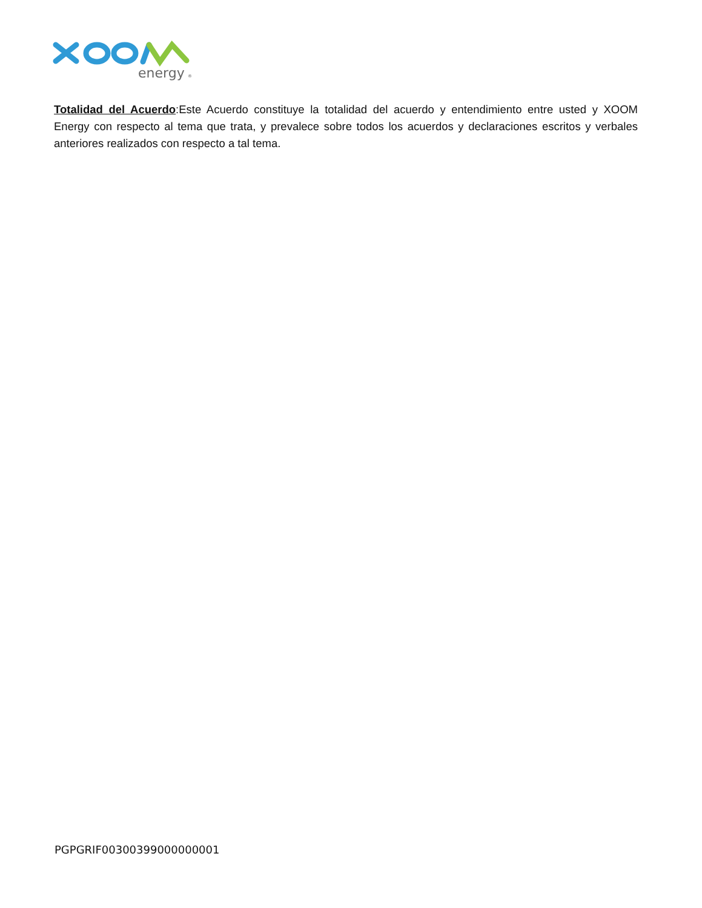energy
®
Totalidad del Acuerdo:Este Acuerdo constituye la totalidad del acuerdo y entendimiento entre usted y XOOM Energy con respecto al tema que trata, y prevalece sobre todos los acuerdos y declaraciones escritos y verbales anteriores realizados con respecto a tal tema.
PGPGRIF00300399000000001